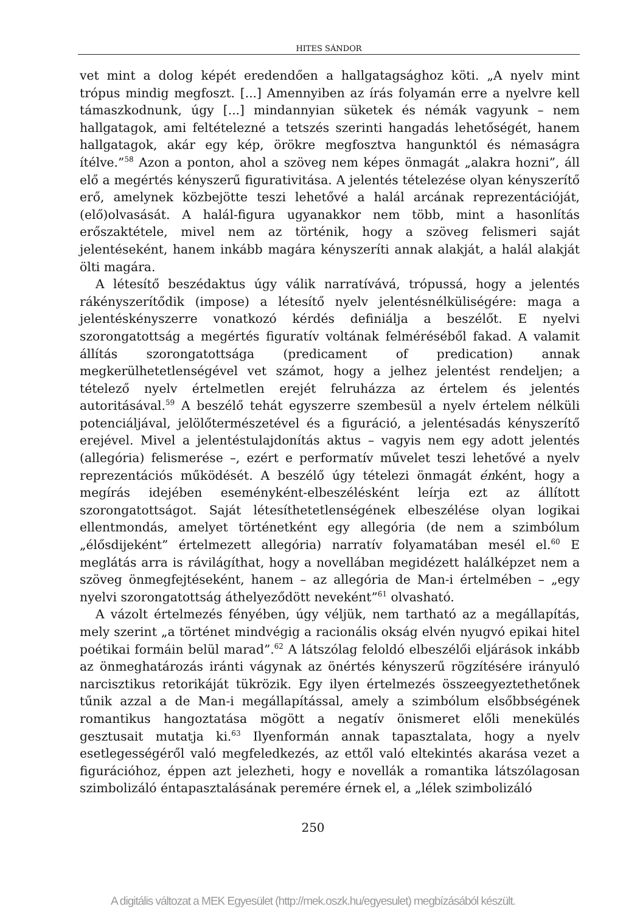HITES SÁNDOR
vet mint a dolog képét eredendően a hallgatagsághoz köti. „A nyelv mint trópus mindig megfoszt. [...] Amennyiben az írás folyamán erre a nyelvre kell támaszkodnunk, úgy [...] mindannyian süketek és némák vagyunk – nem hallgatagok, ami feltételezné a tetszés szerinti hangadás lehetőségét, hanem hallgatagok, akár egy kép, örökre megfosztva hangunktól és némaságra ítélve.”<sup>58</sup> Azon a ponton, ahol a szöveg nem képes önmagát „alakra hozni”, áll elő a megértés kényszerű figurativitása. A jelentés tételezése olyan kényszerítő erő, amelynek közbejötte teszi lehetővé a halál arcának reprezentációját, (elő)olvasását. A halál-figura ugyanakkor nem több, mint a hasonlítás erőszaktétele, mivel nem az történik, hogy a szöveg felismeri saját jelentéseként, hanem inkább magára kényszeríti annak alakját, a halál alakját ölti magára.
A létesítő beszédaktus úgy válik narratívává, trópussá, hogy a jelentés rákényszerítődik (impose) a létesítő nyelv jelentésnélküliségére: maga a jelentéskényszerre vonatkozó kérdés definiálja a beszélőt. E nyelvi szorongatottság a megértés figuratív voltának felméréséből fakad. A valamit állítás szorongatottsága (predicament of predication) annak megkerülhetetlenségével vet számot, hogy a jelhez jelentést rendeljen; a tételező nyelv értelmetlen erejét felruházza az értelem és jelentés autoritásával.<sup>59</sup> A beszélő tehát egyszerre szembesül a nyelv értelem nélküli potenciáljával, jelölőtermészetével és a figuráció, a jelentésadás kényszerítő erejével. Mivel a jelentéstulajdonítás aktus – vagyis nem egy adott jelentés (allegória) felismerése –, ezért e performatív művelet teszi lehetővé a nyelv reprezentációs működését. A beszélő úgy tételezi önmagát énként, hogy a megírás idejében eseményként-elbeszélésként leírja ezt az állított szorongatottságot. Saját létesíthetetlenségének elbeszélése olyan logikai ellentmondás, amelyet történetként egy allegória (de nem a szimbólum „élősdijeként” értelmezett allegória) narratív folyamatában mesél el.<sup>60</sup> E meglátás arra is rávilágíthat, hogy a novellában megidézett halálképzet nem a szöveg önmegfejtéseként, hanem – az allegória de Man-i értelmében – „egy nyelvi szorongatottság áthelyeződött neveként”<sup>61</sup> olvasható.
A vázolt értelmezés fényében, úgy véljük, nem tartható az a megállapítás, mely szerint „a történet mindvégig a racionális okság elvén nyugvó epikai hitel poétikai formáin belül marad”.<sup>62</sup> A látszólag feloldó elbeszélői eljárások inkább az önmeghatározás iránti vágynak az önértés kényszerű rögzítésére irányuló narcisztikus retorikáját tükrözik. Egy ilyen értelmezés összeegyeztethetőnek tűnik azzal a de Man-i megállapítással, amely a szimbólum elsőbbségének romantikus hangoztatása mögött a negatív önismeret előli menekülés gesztusait mutatja ki.<sup>63</sup> Ilyenformán annak tapasztalata, hogy a nyelv esetlegességéről való megfeledkezés, az ettől való eltekintés akarása vezet a figurációhoz, éppen azt jelezheti, hogy e novellák a romantika látszólagosan szimbolizáló éntapasztalásának peremére érnek el, a „lélek szimbolizáló
250
A digitális változat a MEK Egyesület (http://mek.oszk.hu/egyesulet) megbízásából készült.